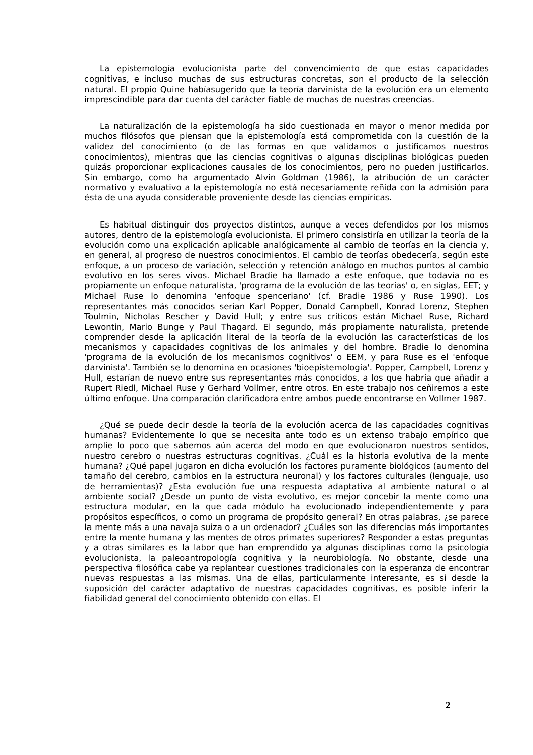La epistemología evolucionista parte del convencimiento de que estas capacidades cognitivas, e incluso muchas de sus estructuras concretas, son el producto de la selección natural. El propio Quine habíasugerido que la teoría darvinista de la evolución era un elemento imprescindible para dar cuenta del carácter fiable de muchas de nuestras creencias.
La naturalización de la epistemología ha sido cuestionada en mayor o menor medida por muchos filósofos que piensan que la epistemología está comprometida con la cuestión de la validez del conocimiento (o de las formas en que validamos o justificamos nuestros conocimientos), mientras que las ciencias cognitivas o algunas disciplinas biológicas pueden quizás proporcionar explicaciones causales de los conocimientos, pero no pueden justificarlos. Sin embargo, como ha argumentado Alvin Goldman (1986), la atribución de un carácter normativo y evaluativo a la epistemología no está necesariamente reñida con la admisión para ésta de una ayuda considerable proveniente desde las ciencias empíricas.
Es habitual distinguir dos proyectos distintos, aunque a veces defendidos por los mismos autores, dentro de la epistemología evolucionista. El primero consistiría en utilizar la teoría de la evolución como una explicación aplicable analógicamente al cambio de teorías en la ciencia y, en general, al progreso de nuestros conocimientos. El cambio de teorías obedecería, según este enfoque, a un proceso de variación, selección y retención análogo en muchos puntos al cambio evolutivo en los seres vivos. Michael Bradie ha llamado a este enfoque, que todavía no es propiamente un enfoque naturalista, 'programa de la evolución de las teorías' o, en siglas, EET; y Michael Ruse lo denomina 'enfoque spenceriano' (cf. Bradie 1986 y Ruse 1990). Los representantes más conocidos serían Karl Popper, Donald Campbell, Konrad Lorenz, Stephen Toulmin, Nicholas Rescher y David Hull; y entre sus críticos están Michael Ruse, Richard Lewontin, Mario Bunge y Paul Thagard. El segundo, más propiamente naturalista, pretende comprender desde la aplicación literal de la teoría de la evolución las características de los mecanismos y capacidades cognitivas de los animales y del hombre. Bradie lo denomina 'programa de la evolución de los mecanismos cognitivos' o EEM, y para Ruse es el 'enfoque darvinista'. También se lo denomina en ocasiones 'bioepistemología'. Popper, Campbell, Lorenz y Hull, estarían de nuevo entre sus representantes más conocidos, a los que habría que añadir a Rupert Riedl, Michael Ruse y Gerhard Vollmer, entre otros. En este trabajo nos ceñiremos a este último enfoque. Una comparación clarificadora entre ambos puede encontrarse en Vollmer 1987.
¿Qué se puede decir desde la teoría de la evolución acerca de las capacidades cognitivas humanas? Evidentemente lo que se necesita ante todo es un extenso trabajo empírico que amplíe lo poco que sabemos aún acerca del modo en que evolucionaron nuestros sentidos, nuestro cerebro o nuestras estructuras cognitivas. ¿Cuál es la historia evolutiva de la mente humana? ¿Qué papel jugaron en dicha evolución los factores puramente biológicos (aumento del tamaño del cerebro, cambios en la estructura neuronal) y los factores culturales (lenguaje, uso de herramientas)? ¿Esta evolución fue una respuesta adaptativa al ambiente natural o al ambiente social? ¿Desde un punto de vista evolutivo, es mejor concebir la mente como una estructura modular, en la que cada módulo ha evolucionado independientemente y para propósitos específicos, o como un programa de propósito general? En otras palabras, ¿se parece la mente más a una navaja suiza o a un ordenador? ¿Cuáles son las diferencias más importantes entre la mente humana y las mentes de otros primates superiores? Responder a estas preguntas y a otras similares es la labor que han emprendido ya algunas disciplinas como la psicología evolucionista, la paleoantropología cognitiva y la neurobiología. No obstante, desde una perspectiva filosófica cabe ya replantear cuestiones tradicionales con la esperanza de encontrar nuevas respuestas a las mismas. Una de ellas, particularmente interesante, es si desde la suposición del carácter adaptativo de nuestras capacidades cognitivas, es posible inferir la fiabilidad general del conocimiento obtenido con ellas. El
2